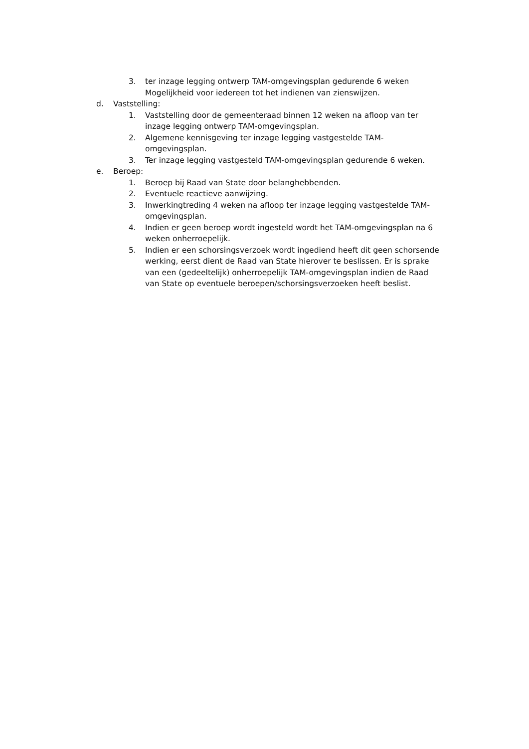3. ter inzage legging ontwerp TAM-omgevingsplan gedurende 6 weken Mogelijkheid voor iedereen tot het indienen van zienswijzen.
d. Vaststelling:
1. Vaststelling door de gemeenteraad binnen 12 weken na afloop van ter inzage legging ontwerp TAM-omgevingsplan.
2. Algemene kennisgeving ter inzage legging vastgestelde TAM-omgevingsplan.
3. Ter inzage legging vastgesteld TAM-omgevingsplan gedurende 6 weken.
e. Beroep:
1. Beroep bij Raad van State door belanghebbenden.
2. Eventuele reactieve aanwijzing.
3. Inwerkingtreding 4 weken na afloop ter inzage legging vastgestelde TAM-omgevingsplan.
4. Indien er geen beroep wordt ingesteld wordt het TAM-omgevingsplan na 6 weken onherroepelijk.
5. Indien er een schorsingsverzoek wordt ingediend heeft dit geen schorsende werking, eerst dient de Raad van State hierover te beslissen. Er is sprake van een (gedeeltelijk) onherroepelijk TAM-omgevingsplan indien de Raad van State op eventuele beroepen/schorsingsverzoeken heeft beslist.